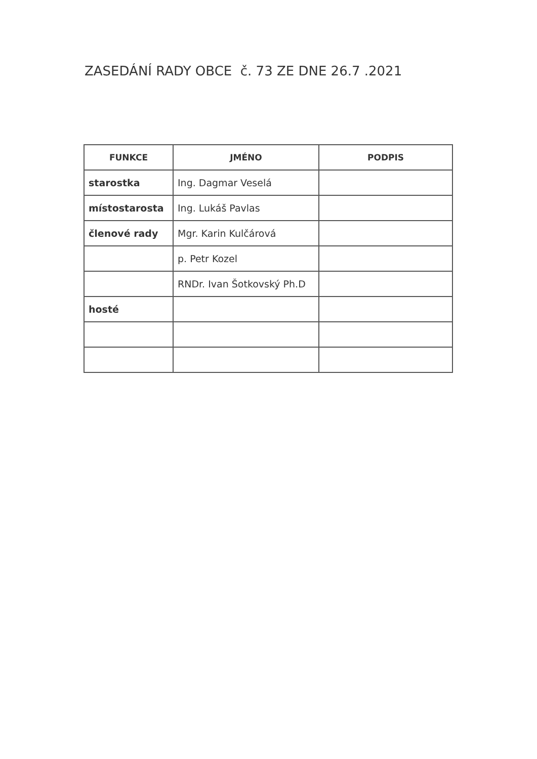ZASEDÁNÍ RADY OBCE č. 73 ZE DNE 26.7 .2021
| FUNKCE | JMÉNO | PODPIS |
| --- | --- | --- |
| starostka | Ing. Dagmar Veselá | |
| místostarosta | Ing. Lukáš Pavlas | |
| členové rady | Mgr. Karin Kulčárová | |
| | p. Petr Kozel | |
| | RNDr. Ivan Šotkovský Ph.D | |
| hosté | | |